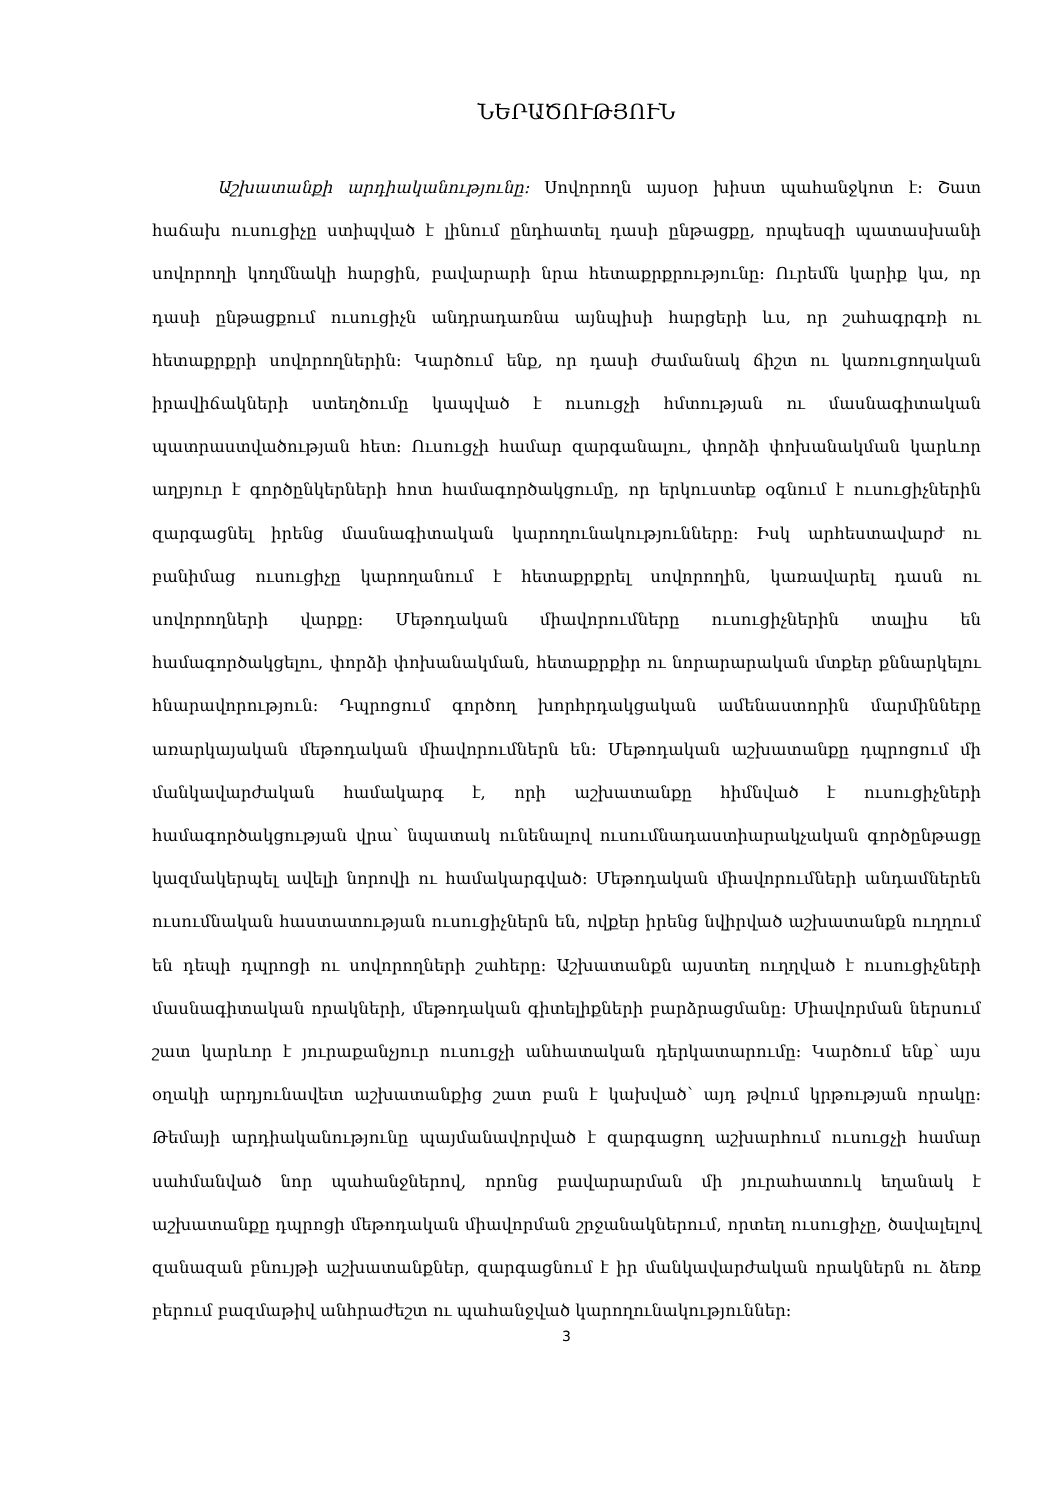ՆԵՐԱԾՈՒԹՅՈՒՆ
Աշխատանքի արդիականությունը: Սովորողն այսօր խիստ պահանջկոտ է: Շատ հաճախ ուսուցիչը ստիպված է լինում ընդհատել դասի ընթացքը, որպեսզի պատասխանի սովորողի կողմնակի հարցին, բավարարի նրա հետաքրքրությունը: Ուրեմն կարիք կա, որ դասի ընթացքում ուսուցիչն անդրադառնա այնպիսի հարցերի ևս, որ շահագրգռի ու հետաքրքրի սովորողներին: Կարծում ենք, որ դասի ժամանակ ճիշտ ու կառուցողական իրավիճակների ստեղծումը կապված է ուսուցչի հմտության ու մասնագիտական պատրաստվածության հետ: Ուսուցչի համար զարգանալու, փորձի փոխանակման կարևոր աղբյուր է գործընկերների հոտ համագործակցումը, որ երկուստեք օգնում է ուսուցիչներին զարգացնել իրենց մասնագիտական կարողունակությունները: Իսկ արհեստավարժ ու բանիմաց ուսուցիչը կարողանում է հետաքրքրել սովորողին, կառավարել դասն ու սովորողների վարքը: Մեթոդական միավորումները ուսուցիչներին տալիս են համագործակցելու, փորձի փոխանակման, հետաքրքիր ու նորարարական մտքեր քննարկելու հնարավորություն: Դպրոցում գործող խորհրդակցական ամենաստորին մարմինները առարկայական մեթոդական միավորումներն են: Մեթոդական աշխատանքը դպրոցում մի մանկավարժական համակարգ է, որի աշխատանքը հիմնված է ուսուցիչների համագործակցության վրա՝ նպատակ ունենալով ուսումնադաստիարակչական գործընթացը կազմակերպել ավելի նորովի ու համակարգված: Մեթոդական միավորումների անդամներեն ուսումնական հաստատության ուսուցիչներն են, ովքեր իրենց նվիրված աշխատանքն ուղղում են դեպի դպրոցի ու սովորողների շահերը: Աշխատանքն այստեղ ուղղված է ուսուցիչների մասնագիտական որակների, մեթոդական գիտելիքների բարձրացմանը: Միավորման ներսում շատ կարևոր է յուրաքանչյուր ուսուցչի անհատական դերկատարումը: Կարծում ենք՝ այս օղակի արդյունավետ աշխատանքից շատ բան է կախված՝ այդ թվում կրթության որակը: Թեմայի արդիականությունը պայմանավորված է զարգացող աշխարհում ուսուցչի համար սահմանված նոր պահանջներով, որոնց բավարարման մի յուրահատուկ եղանակ է աշխատանքը դպրոցի մեթոդական միավորման շրջանակներում, որտեղ ուսուցիչը, ծավալելով զանազան բնույթի աշխատանքներ, զարգացնում է իր մանկավարժական որակներն ու ձեռք բերում բազմաթիվ անհրաժեշտ ու պահանջված կարողունակություններ:
3